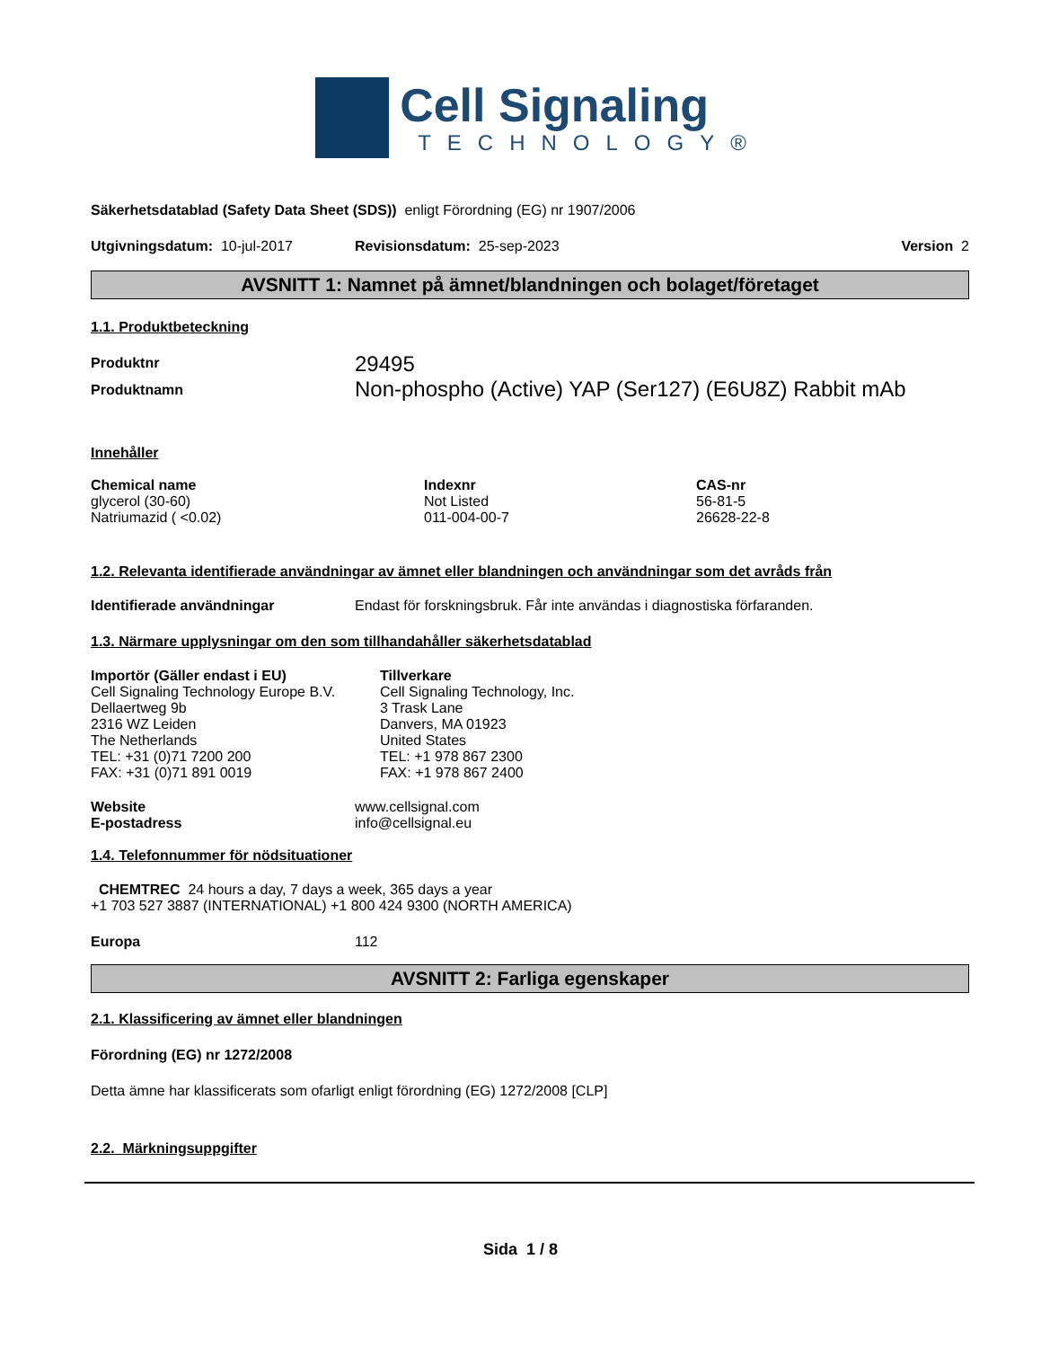Cell Signaling
TECHNOLOGY®
Säkerhetsdatablad (Safety Data Sheet (SDS)) enligt Förordning (EG) nr 1907/2006
Utgivningsdatum: 10-jul-2017 Revisionsdatum: 25-sep-2023 Version 2
AVSNITT 1: Namnet på ämnet/blandningen och bolaget/företaget
1.1. Produktbeteckning
| Produktnr | 29495 |
| Produktnamn | Non-phospho (Active) YAP (Ser127) (E6U8Z) Rabbit mAb |
Innehåller
| Chemical name | Indexnr | CAS-nr |
| --- | --- | --- |
| glycerol (30-60) | Not Listed | 56-81-5 |
| Natriumazid ( <0.02) | 011-004-00-7 | 26628-22-8 |
1.2. Relevanta identifierade användningar av ämnet eller blandningen och användningar som det avråds från
Identifierade användningar Endast för forskningsbruk. Får inte användas i diagnostiska förfaranden.
1.3. Närmare upplysningar om den som tillhandahåller säkerhetsdatablad
Importör (Gäller endast i EU)
Cell Signaling Technology Europe B.V.
Dellaertweg 9b
2316 WZ Leiden
The Netherlands
TEL: +31 (0)71 7200 200
FAX: +31 (0)71 891 0019
Tillverkare
Cell Signaling Technology, Inc.
3 Trask Lane
Danvers, MA 01923
United States
TEL: +1 978 867 2300
FAX: +1 978 867 2400
Website
E-postadress www.cellsignal.com
info@cellsignal.eu
1.4. Telefonnummer för nödsituationer
CHEMTREC 24 hours a day, 7 days a week, 365 days a year
+1 703 527 3887 (INTERNATIONAL) +1 800 424 9300 (NORTH AMERICA)
Europa 112
AVSNITT 2: Farliga egenskaper
2.1. Klassificering av ämnet eller blandningen
Förordning (EG) nr 1272/2008
Detta ämne har klassificerats som ofarligt enligt förordning (EG) 1272/2008 [CLP]
2.2. Märkningsuppgifter
Sida 1 / 8